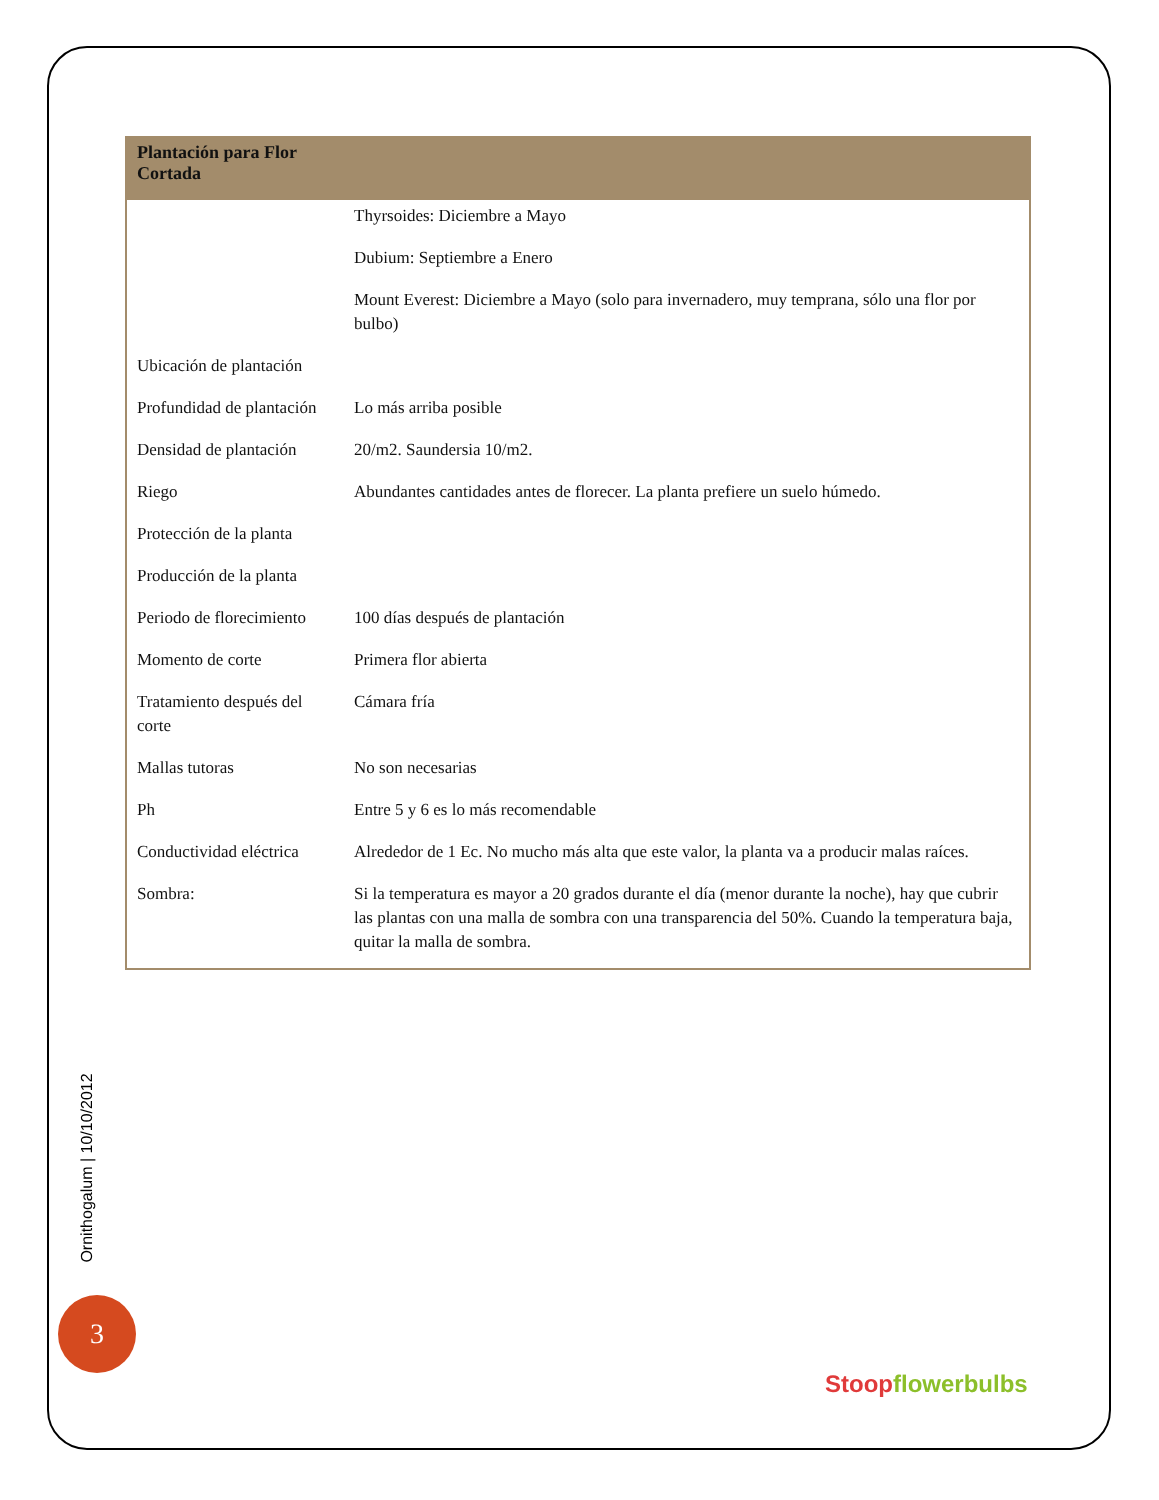| Plantación para Flor Cortada | |
| --- | --- |
| | Thyrsoides: Diciembre a Mayo |
| | Dubium: Septiembre a Enero |
| | Mount Everest: Diciembre a Mayo (solo para invernadero, muy temprana, sólo una flor por bulbo) |
| Ubicación de plantación | |
| Profundidad de plantación | Lo más arriba posible |
| Densidad de plantación | 20/m2. Saundersia 10/m2. |
| Riego | Abundantes cantidades antes de florecer. La planta prefiere un suelo húmedo. |
| Protección de la planta | |
| Producción de la planta | |
| Periodo de florecimiento | 100 días después de plantación |
| Momento de corte | Primera flor abierta |
| Tratamiento después del corte | Cámara fría |
| Mallas tutoras | No son necesarias |
| Ph | Entre 5 y 6 es lo más recomendable |
| Conductividad eléctrica | Alrededor de 1 Ec. No mucho más alta que este valor, la planta va a producir malas raíces. |
| Sombra: | Si la temperatura es mayor a 20 grados durante el día (menor durante la noche), hay que cubrir las plantas con una malla de sombra con una transparencia del 50%. Cuando la temperatura baja, quitar la malla de sombra. |
Ornithogalum | 10/10/2012
3
Stoop flowerbulbs